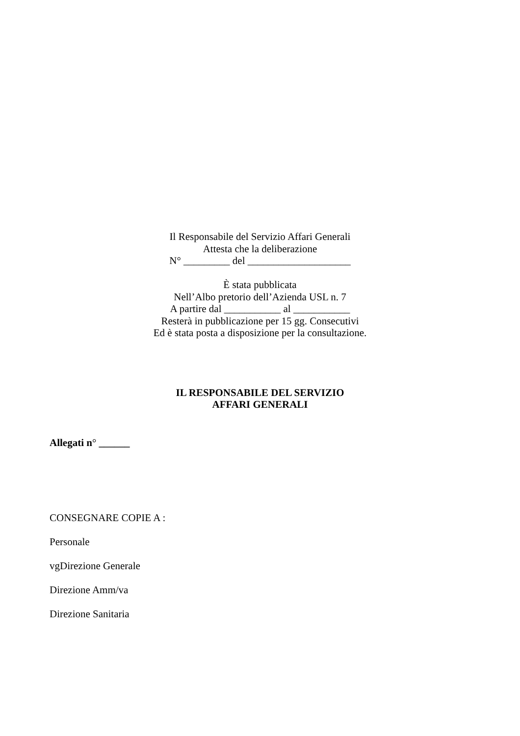Il Responsabile del Servizio Affari Generali
Attesta che la deliberazione
N° _________ del ____________________
È stata pubblicata
Nell’Albo pretorio dell’Azienda USL n. 7
A partire dal ___________ al ___________
Resterà in pubblicazione per 15 gg. Consecutivi
Ed è stata posta a disposizione per la consultazione.
IL RESPONSABILE DEL SERVIZIO
AFFARI GENERALI
Allegati n° ______
CONSEGNARE COPIE A :
Personale
vgDirezione Generale
Direzione Amm/va
Direzione Sanitaria